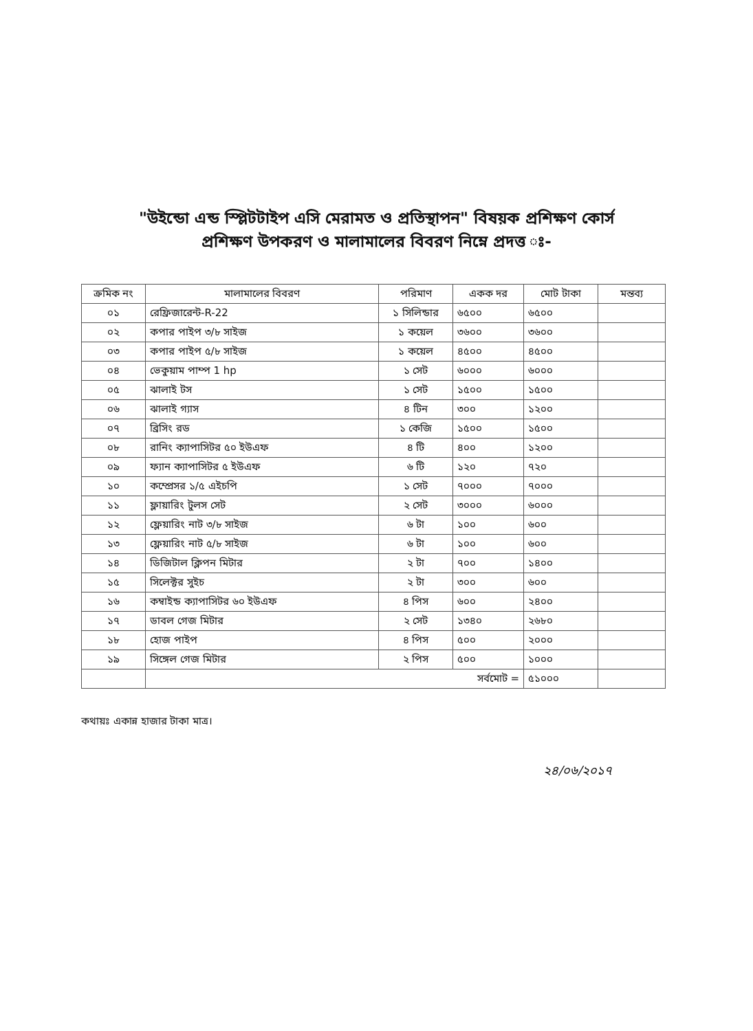"উইন্ডো এন্ড স্প্লিটটাইপ এসি মেরামত ও প্রতিস্থাপন" বিষয়ক প্রশিক্ষণ কোর্স
প্রশিক্ষণ উপকরণ ও মালামালের বিবরণ নিম্নে প্রদত্ত ঃ-
| ক্রমিক নং | মালামালের বিবরণ | পরিমাণ | একক দর | মোট টাকা | মন্তব্য |
| --- | --- | --- | --- | --- | --- |
| ০১ | রেফ্রিজারেন্ট-R-22 | ১ সিলিন্ডার | ৬৫০০ | ৬৫০০ | |
| ০২ | কপার পাইপ ৩/৮ সাইজ | ১ কয়েল | ৩৬০০ | ৩৬০০ | |
| ০৩ | কপার পাইপ ৫/৮ সাইজ | ১ কয়েল | ৪৫০০ | ৪৫০০ | |
| ০৪ | ভেকুয়াম পাম্প 1 hp | ১ সেট | ৬০০০ | ৬০০০ | |
| ০৫ | ঝালাই টস | ১ সেট | ১৫০০ | ১৫০০ | |
| ০৬ | ঝালাই গ্যাস | ৪ টিন | ৩০০ | ১২০০ | |
| ০৭ | ব্রিসিং রড | ১ কেজি | ১৫০০ | ১৫০০ | |
| ০৮ | রানিং ক্যাপাসিটর ৫০ ইউএফ | ৪ টি | ৪০০ | ১২০০ | |
| ০৯ | ফ্যান ক্যাপাসিটর ৫ ইউএফ | ৬ টি | ১২০ | ৭২০ | |
| ১০ | কম্প্রেসর ১/৫ এইচপি | ১ সেট | ৭০০০ | ৭০০০ | |
| ১১ | ফ্লায়ারিং টুলস সেট | ২ সেট | ৩০০০ | ৬০০০ | |
| ১২ | ফ্লেয়ারিং নাট ৩/৮ সাইজ | ৬ টা | ১০০ | ৬০০ | |
| ১৩ | ফ্লেয়ারিং নাট ৫/৮ সাইজ | ৬ টা | ১০০ | ৬০০ | |
| ১৪ | ডিজিটাল ক্লিপন মিটার | ২ টা | ৭০০ | ১৪০০ | |
| ১৫ | সিলেক্টর সুইচ | ২ টা | ৩০০ | ৬০০ | |
| ১৬ | কম্বাইন্ড ক্যাপাসিটর ৬০ ইউএফ | ৪ পিস | ৬০০ | ২৪০০ | |
| ১৭ | ডাবল গেজ মিটার | ২ সেট | ১৩৪০ | ২৬৮০ | |
| ১৮ | হোজ পাইপ | ৪ পিস | ৫০০ | ২০০০ | |
| ১৯ | সিঙ্গেল গেজ মিটার | ২ পিস | ৫০০ | ১০০০ | |
| | সর্বমোট = | | | ৫১০০০ | |
কথায়ঃ একান্ন হাজার টাকা মাত্র।
২৪/০৬/২০১৭